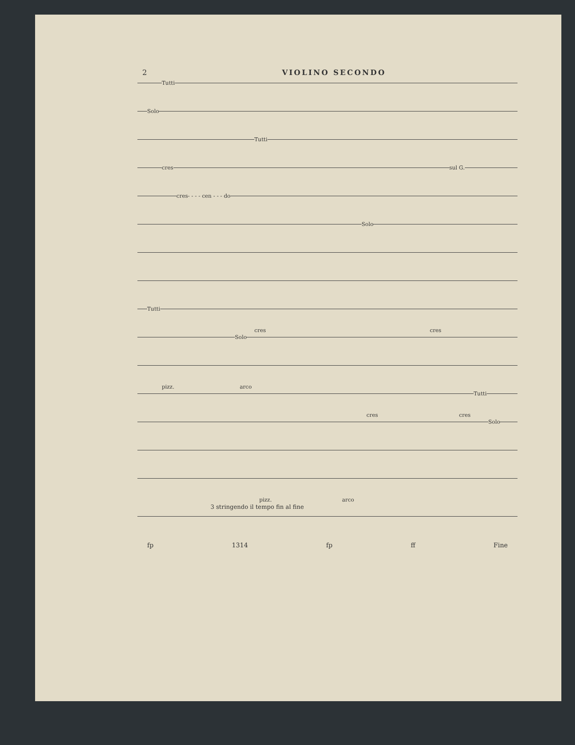2 VIOLINO SECONDO
Tutti
Solo
Tutti
cres sul G.
cres- - - - cen - - - do
Solo
Tutti
cres cres
Solo
pizz. arco
cres cres
Tutti
Solo
pizz. arco
3 stringendo il tempo fin al fine
fp 1314 fp ff Fine